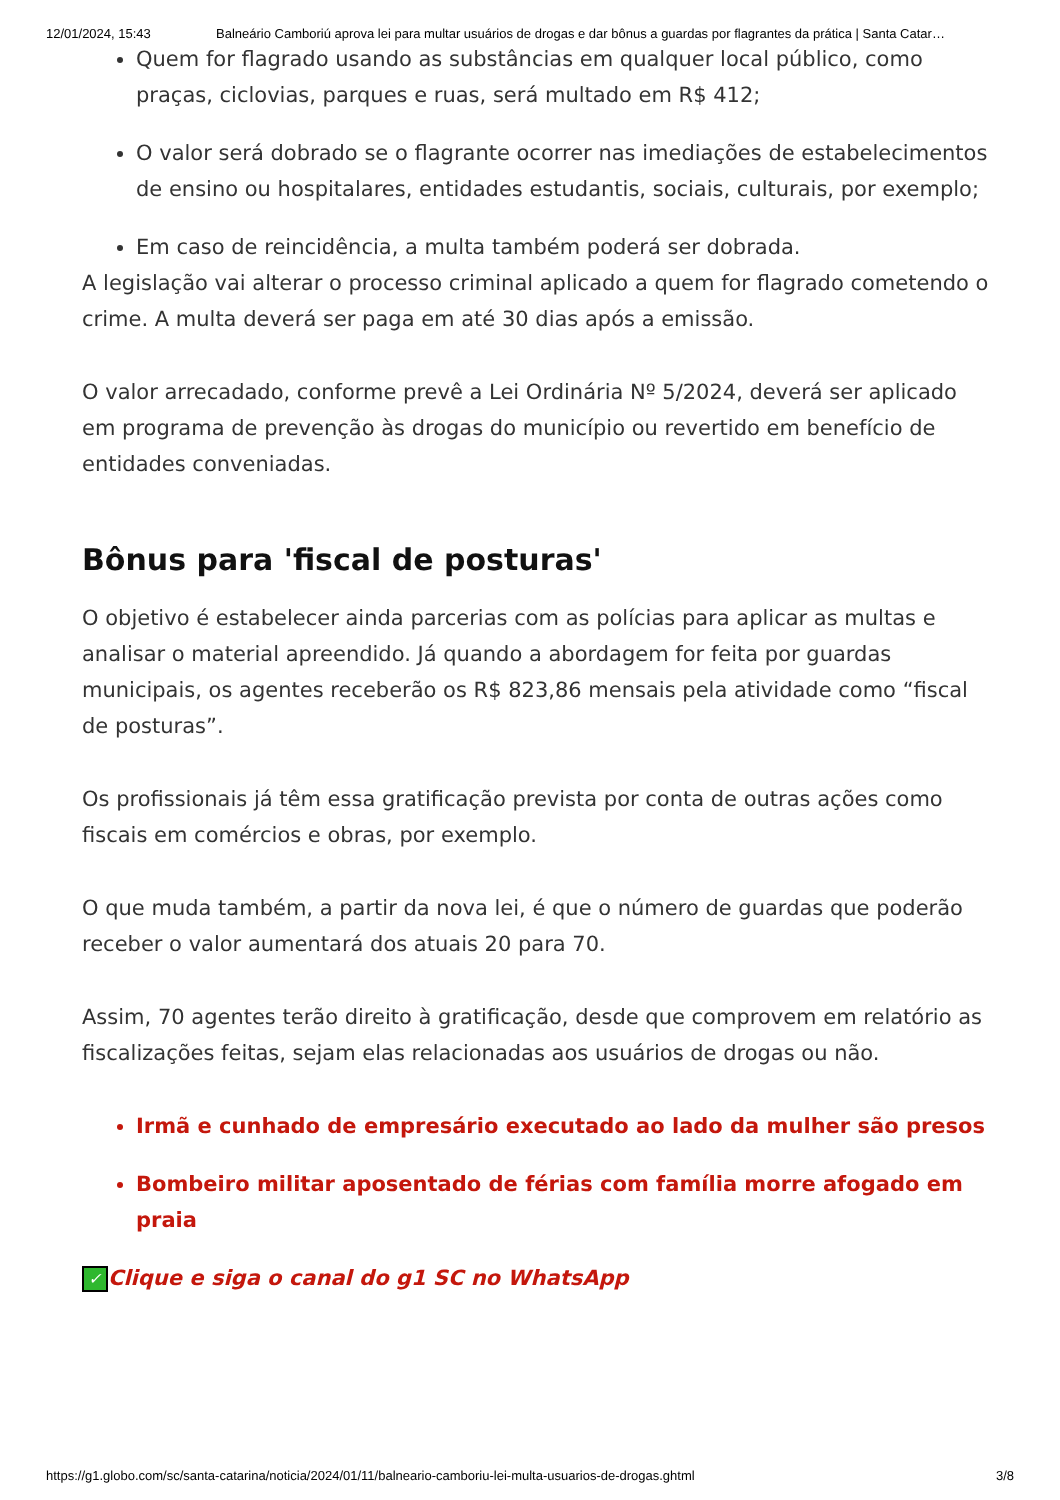12/01/2024, 15:43 Balneário Camboriú aprova lei para multar usuários de drogas e dar bônus a guardas por flagrantes da prática | Santa Catar…
Quem for flagrado usando as substâncias em qualquer local público, como praças, ciclovias, parques e ruas, será multado em R$ 412;
O valor será dobrado se o flagrante ocorrer nas imediações de estabelecimentos de ensino ou hospitalares, entidades estudantis, sociais, culturais, por exemplo;
Em caso de reincidência, a multa também poderá ser dobrada.
A legislação vai alterar o processo criminal aplicado a quem for flagrado cometendo o crime. A multa deverá ser paga em até 30 dias após a emissão.
O valor arrecadado, conforme prevê a Lei Ordinária Nº 5/2024, deverá ser aplicado em programa de prevenção às drogas do município ou revertido em benefício de entidades conveniadas.
Bônus para 'fiscal de posturas'
O objetivo é estabelecer ainda parcerias com as polícias para aplicar as multas e analisar o material apreendido. Já quando a abordagem for feita por guardas municipais, os agentes receberão os R$ 823,86 mensais pela atividade como “fiscal de posturas”.
Os profissionais já têm essa gratificação prevista por conta de outras ações como fiscais em comércios e obras, por exemplo.
O que muda também, a partir da nova lei, é que o número de guardas que poderão receber o valor aumentará dos atuais 20 para 70.
Assim, 70 agentes terão direito à gratificação, desde que comprovem em relatório as fiscalizações feitas, sejam elas relacionadas aos usuários de drogas ou não.
Irmã e cunhado de empresário executado ao lado da mulher são presos
Bombeiro militar aposentado de férias com família morre afogado em praia
✓ Clique e siga o canal do g1 SC no WhatsApp
https://g1.globo.com/sc/santa-catarina/noticia/2024/01/11/balneario-camboriu-lei-multa-usuarios-de-drogas.ghtml 3/8